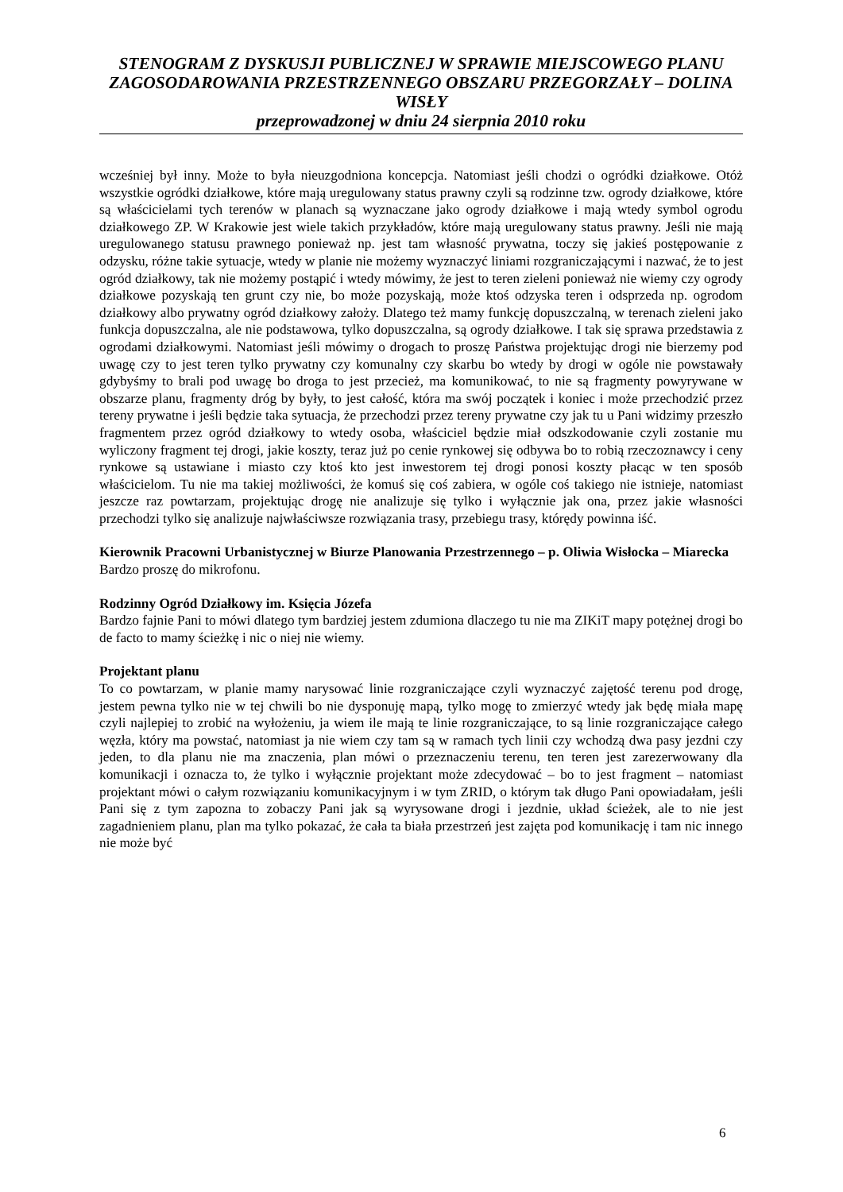STENOGRAM Z DYSKUSJI PUBLICZNEJ W SPRAWIE MIEJSCOWEGO PLANU ZAGOSODAROWANIA PRZESTRZENNEGO OBSZARU PRZEGORZAŁY – DOLINA WISŁY
przeprowadzonej w dniu 24 sierpnia 2010 roku
wcześniej był inny. Może to była nieuzgodniona koncepcja. Natomiast jeśli chodzi o ogródki działkowe. Otóż wszystkie ogródki działkowe, które mają uregulowany status prawny czyli są rodzinne tzw. ogrody działkowe, które są właścicielami tych terenów w planach są wyznaczane jako ogrody działkowe i mają wtedy symbol ogrodu działkowego ZP. W Krakowie jest wiele takich przykładów, które mają uregulowany status prawny. Jeśli nie mają uregulowanego statusu prawnego ponieważ np. jest tam własność prywatna, toczy się jakieś postępowanie z odzysku, różne takie sytuacje, wtedy w planie nie możemy wyznaczyć liniami rozgraniczającymi i nazwać, że to jest ogród działkowy, tak nie możemy postąpić i wtedy mówimy, że jest to teren zieleni ponieważ nie wiemy czy ogrody działkowe pozyskają ten grunt czy nie, bo może pozyskają, może ktoś odzyska teren i odsprzeda np. ogrodom działkowy albo prywatny ogród działkowy założy. Dlatego też mamy funkcję dopuszczalną, w terenach zieleni jako funkcja dopuszczalna, ale nie podstawowa, tylko dopuszczalna, są ogrody działkowe. I tak się sprawa przedstawia z ogrodami działkowymi. Natomiast jeśli mówimy o drogach to proszę Państwa projektując drogi nie bierzemy pod uwagę czy to jest teren tylko prywatny czy komunalny czy skarbu bo wtedy by drogi w ogóle nie powstawały gdybyśmy to brali pod uwagę bo droga to jest przecież, ma komunikować, to nie są fragmenty powyrywane w obszarze planu, fragmenty dróg by były, to jest całość, która ma swój początek i koniec i może przechodzić przez tereny prywatne i jeśli będzie taka sytuacja, że przechodzi przez tereny prywatne czy jak tu u Pani widzimy przeszło fragmentem przez ogród działkowy to wtedy osoba, właściciel będzie miał odszkodowanie czyli zostanie mu wyliczony fragment tej drogi, jakie koszty, teraz już po cenie rynkowej się odbywa bo to robią rzeczoznawcy i ceny rynkowe są ustawiane i miasto czy ktoś kto jest inwestorem tej drogi ponosi koszty płacąc w ten sposób właścicielom. Tu nie ma takiej możliwości, że komuś się coś zabiera, w ogóle coś takiego nie istnieje, natomiast jeszcze raz powtarzam, projektując drogę nie analizuje się tylko i wyłącznie jak ona, przez jakie własności przechodzi tylko się analizuje najwłaściwsze rozwiązania trasy, przebiegu trasy, którędy powinna iść.
Kierownik Pracowni Urbanistycznej w Biurze Planowania Przestrzennego – p. Oliwia Wisłocka – Miarecka
Bardzo proszę do mikrofonu.
Rodzinny Ogród Działkowy im. Księcia Józefa
Bardzo fajnie Pani to mówi dlatego tym bardziej jestem zdumiona dlaczego tu nie ma ZIKiT mapy potężnej drogi bo de facto to mamy ścieżkę i nic o niej nie wiemy.
Projektant planu
To co powtarzam, w planie mamy narysować linie rozgraniczające czyli wyznaczyć zajętość terenu pod drogę, jestem pewna tylko nie w tej chwili bo nie dysponuję mapą, tylko mogę to zmierzyć wtedy jak będę miała mapę czyli najlepiej to zrobić na wyłożeniu, ja wiem ile mają te linie rozgraniczające, to są linie rozgraniczające całego węzła, który ma powstać, natomiast ja nie wiem czy tam są w ramach tych linii czy wchodzą dwa pasy jezdni czy jeden, to dla planu nie ma znaczenia, plan mówi o przeznaczeniu terenu, ten teren jest zarezerwowany dla komunikacji i oznacza to, że tylko i wyłącznie projektant może zdecydować – bo to jest fragment – natomiast projektant mówi o całym rozwiązaniu komunikacyjnym i w tym ZRID, o którym tak długo Pani opowiadałam, jeśli Pani się z tym zapozna to zobaczy Pani jak są wyrysowane drogi i jezdnie, układ ścieżek, ale to nie jest zagadnieniem planu, plan ma tylko pokazać, że cała ta biała przestrzeń jest zajęta pod komunikację i tam nic innego nie może być
6